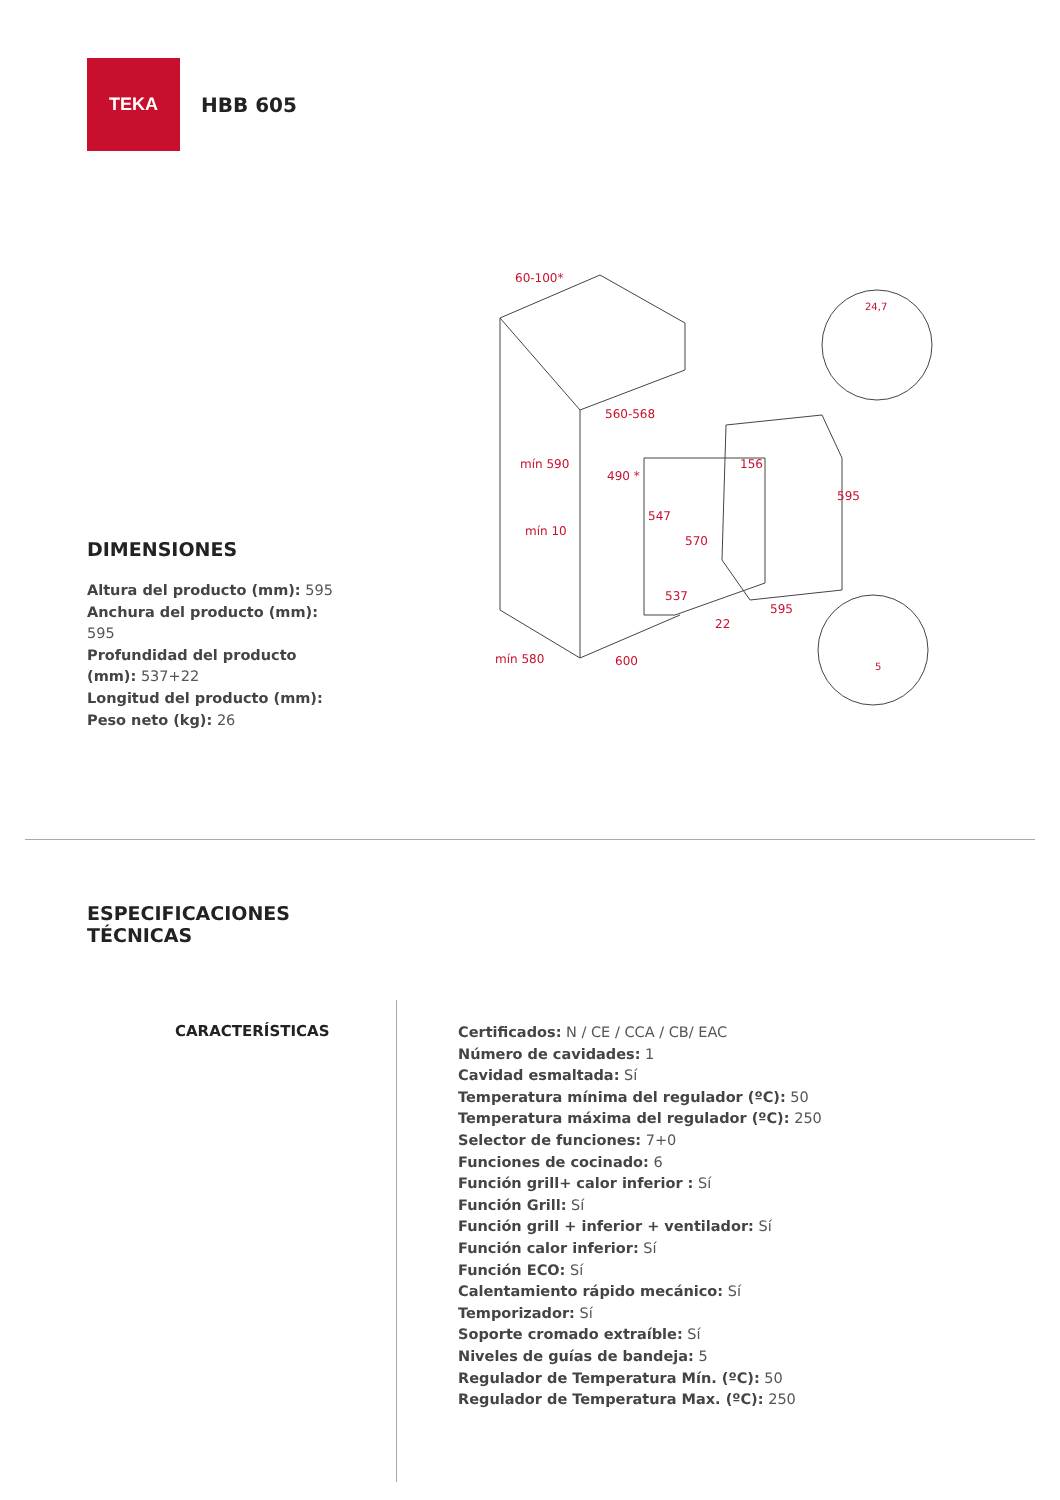TEKA
HBB 605
60-100*
560-568
mín 590
490 *
mín 10
547
156
570
595
537
595
22
mín 580
600
24,7
5
DIMENSIONES
Altura del producto (mm): 595
Anchura del producto (mm): 595
Profundidad del producto (mm): 537+22
Longitud del producto (mm):
Peso neto (kg): 26
ESPECIFICACIONES
TÉCNICAS
CARACTERÍSTICAS
Certificados: N / CE / CCA / CB/ EAC
Número de cavidades: 1
Cavidad esmaltada: Sí
Temperatura mínima del regulador (ºC): 50
Temperatura máxima del regulador (ºC): 250
Selector de funciones: 7+0
Funciones de cocinado: 6
Función grill+ calor inferior : Sí
Función Grill: Sí
Función grill + inferior + ventilador: Sí
Función calor inferior: Sí
Función ECO: Sí
Calentamiento rápido mecánico: Sí
Temporizador: Sí
Soporte cromado extraíble: Sí
Niveles de guías de bandeja: 5
Regulador de Temperatura Mín. (ºC): 50
Regulador de Temperatura Max. (ºC): 250